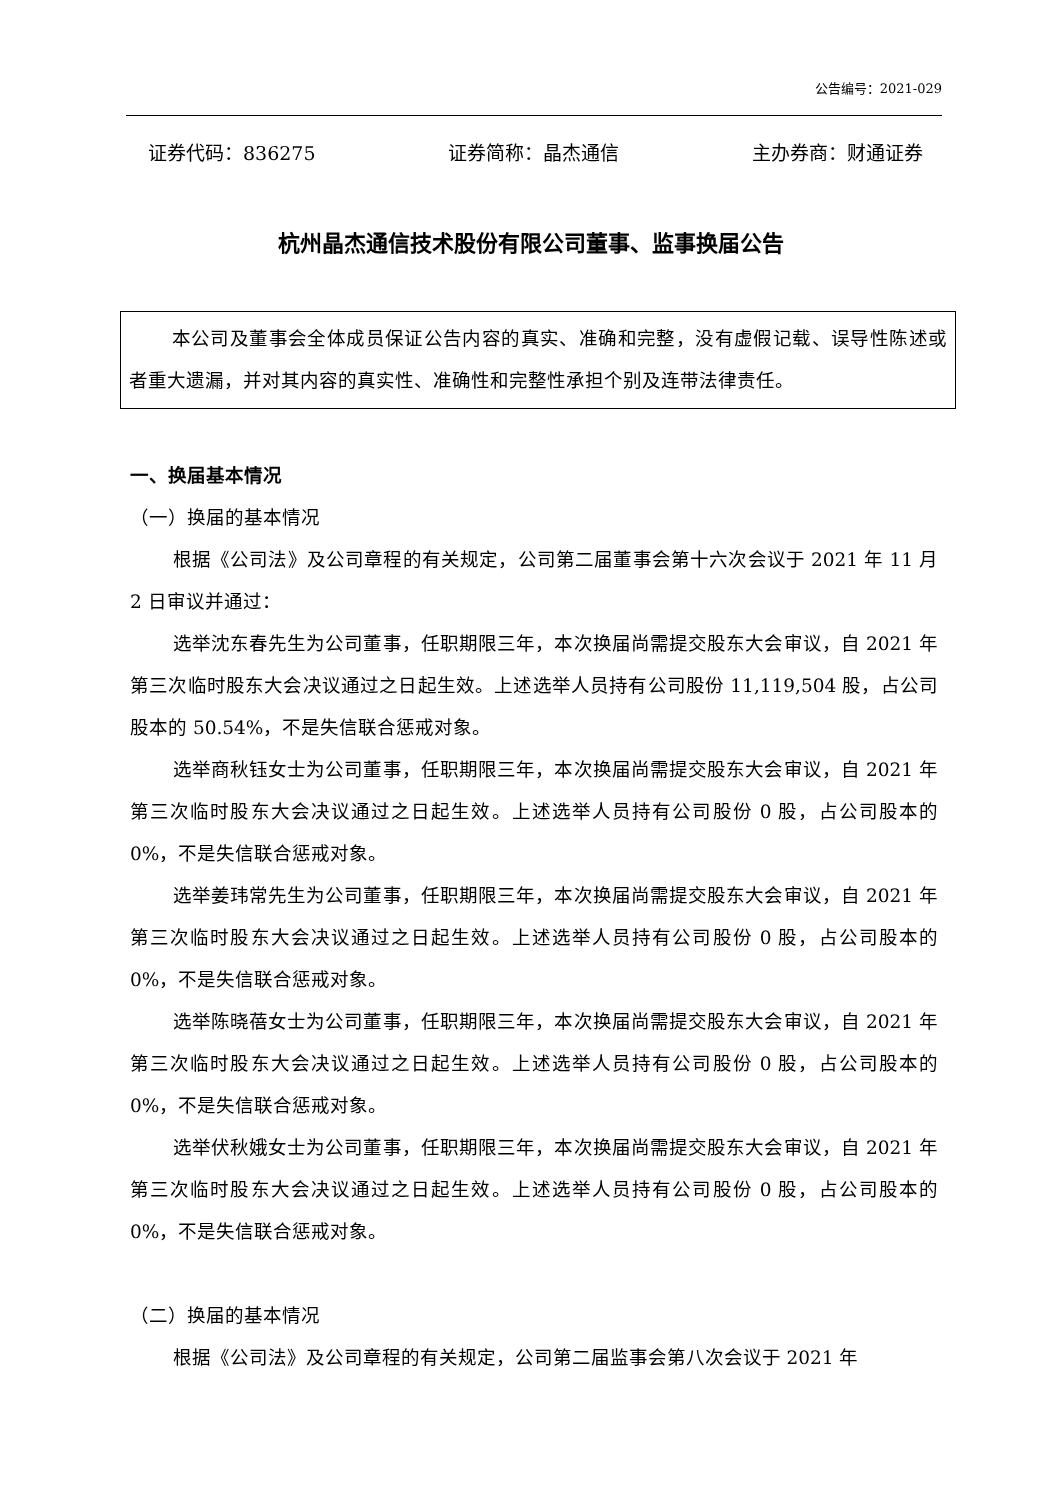公告编号：2021-029
证券代码：836275 证券简称：晶杰通信 主办券商：财通证券
杭州晶杰通信技术股份有限公司董事、监事换届公告
本公司及董事会全体成员保证公告内容的真实、准确和完整，没有虚假记载、误导性陈述或者重大遗漏，并对其内容的真实性、准确性和完整性承担个别及连带法律责任。
一、换届基本情况
（一）换届的基本情况
根据《公司法》及公司章程的有关规定，公司第二届董事会第十六次会议于 2021 年 11 月 2 日审议并通过：
选举沈东春先生为公司董事，任职期限三年，本次换届尚需提交股东大会审议，自 2021 年第三次临时股东大会决议通过之日起生效。上述选举人员持有公司股份 11,119,504 股，占公司股本的 50.54%，不是失信联合惩戒对象。
选举商秋钰女士为公司董事，任职期限三年，本次换届尚需提交股东大会审议，自 2021 年第三次临时股东大会决议通过之日起生效。上述选举人员持有公司股份 0 股，占公司股本的 0%，不是失信联合惩戒对象。
选举姜玮常先生为公司董事，任职期限三年，本次换届尚需提交股东大会审议，自 2021 年第三次临时股东大会决议通过之日起生效。上述选举人员持有公司股份 0 股，占公司股本的 0%，不是失信联合惩戒对象。
选举陈晓蓓女士为公司董事，任职期限三年，本次换届尚需提交股东大会审议，自 2021 年第三次临时股东大会决议通过之日起生效。上述选举人员持有公司股份 0 股，占公司股本的 0%，不是失信联合惩戒对象。
选举伏秋娥女士为公司董事，任职期限三年，本次换届尚需提交股东大会审议，自 2021 年第三次临时股东大会决议通过之日起生效。上述选举人员持有公司股份 0 股，占公司股本的 0%，不是失信联合惩戒对象。
（二）换届的基本情况
根据《公司法》及公司章程的有关规定，公司第二届监事会第八次会议于 2021 年